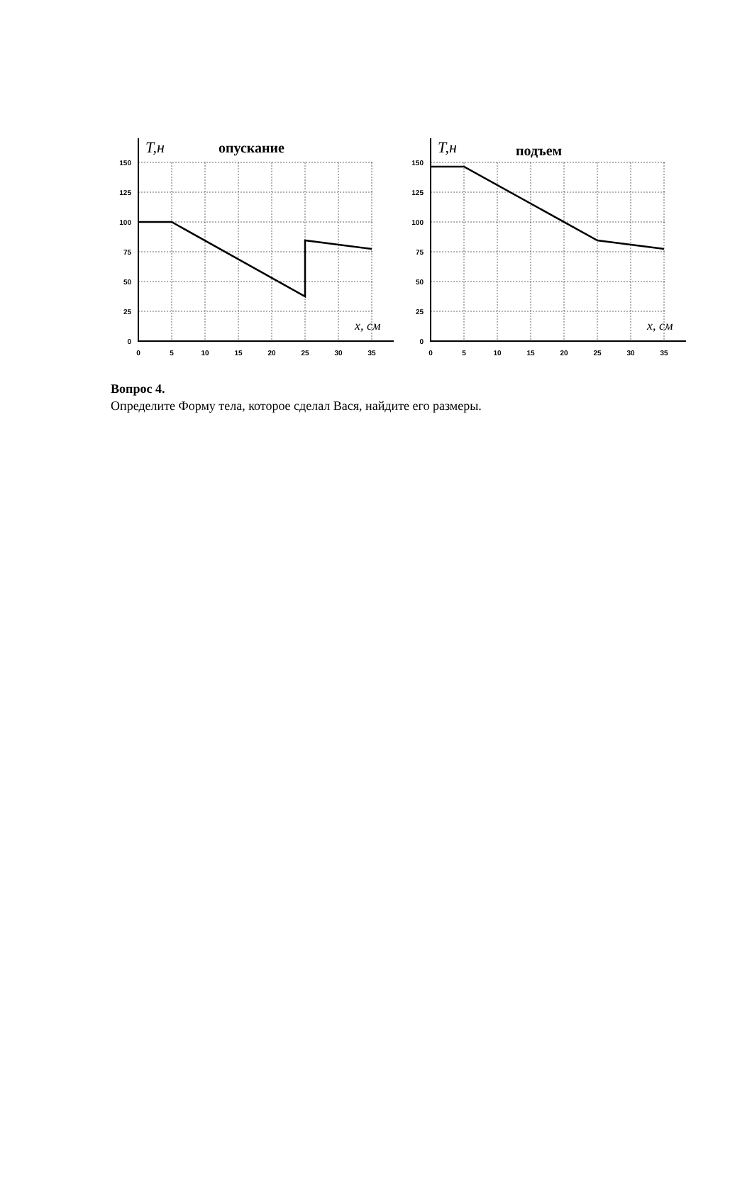150
125
100
75
50
25
0
0
5
10
15
20
25
30
35
T,н
опускание
x, см
150
125
100
75
50
25
0
0
5
10
15
20
25
30
35
T,н
подъем
x, см
Вопрос 4.
Определите Форму тела, которое сделал Вася, найдите его размеры.